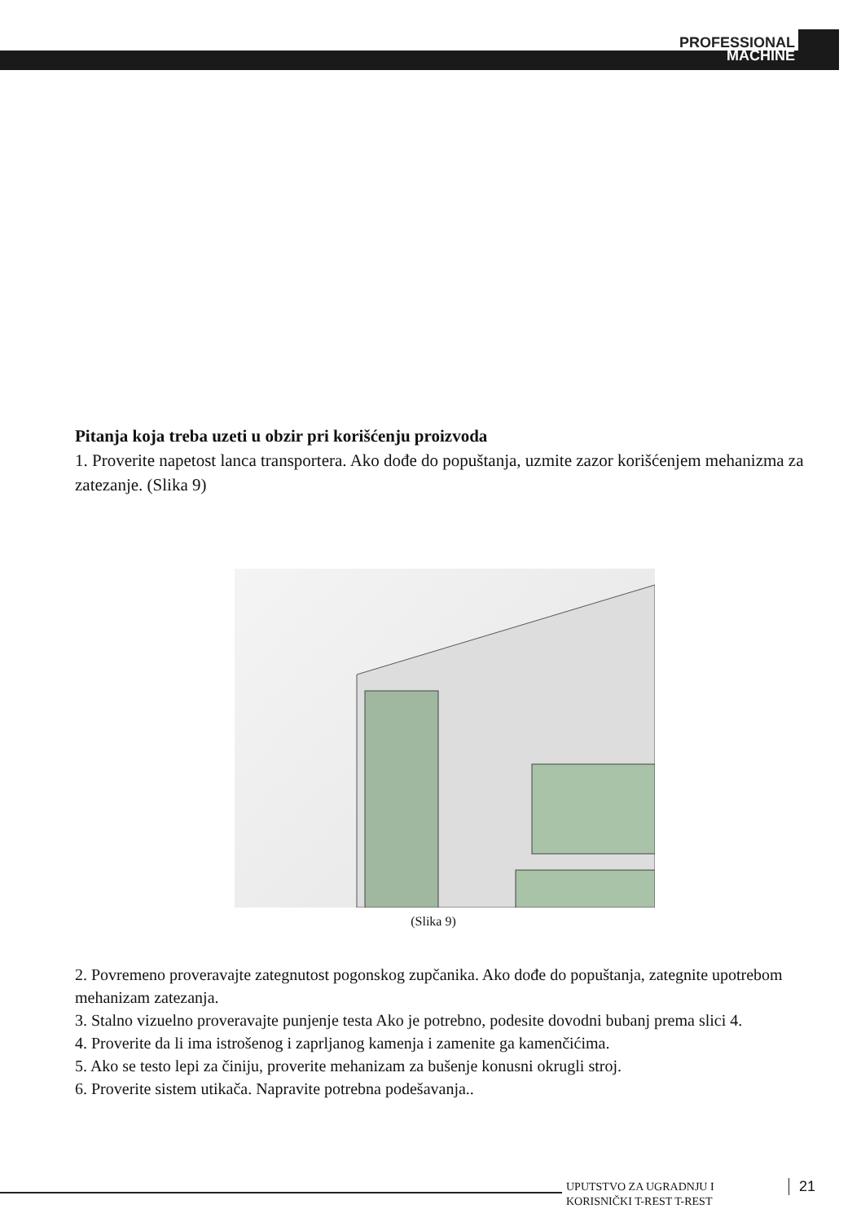PROFESSIONAL
MACHINE
Pitanja koja treba uzeti u obzir pri korišćenju proizvoda
1. Proverite napetost lanca transportera. Ako dođe do popuštanja, uzmite zazor korišćenjem mehanizma za zatezanje. (Slika 9)
(Slika 9)
2. Povremeno proveravajte zategnutost pogonskog zupčanika. Ako dođe do popuštanja, zategnite upotrebom mehanizam zatezanja.
3. Stalno vizuelno proveravajte punjenje testa Ako je potrebno, podesite dovodni bubanj prema slici 4.
4. Proverite da li ima istrošenog i zaprljanog kamenja i zamenite ga kamenčićima.
5. Ako se testo lepi za činiju, proverite mehanizam za bušenje konusni okrugli stroj.
6. Proverite sistem utikača. Napravite potrebna podešavanja..
UPUTSTVO ZA UGRADNJU I
KORISNIČKI T-REST T-REST
21